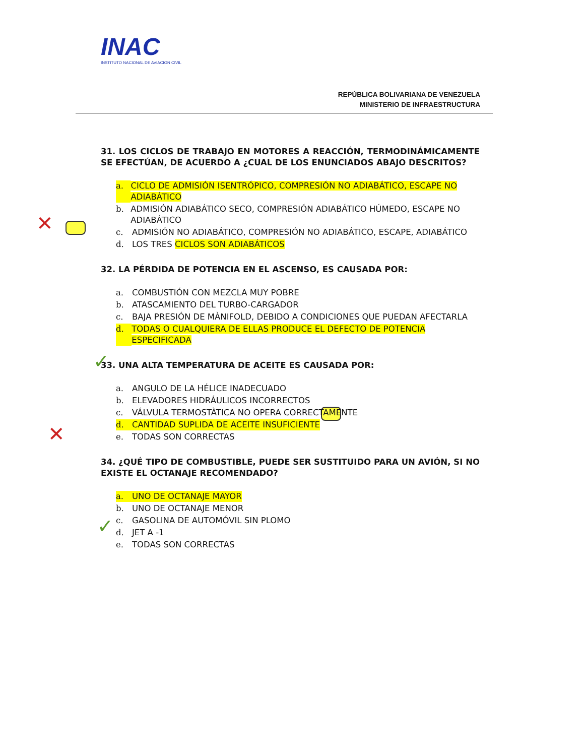INAC
INSTITUTO NACIONAL DE AVIACION CIVIL
REPÚBLICA BOLIVARIANA DE VENEZUELA
MINISTERIO DE INFRAESTRUCTURA
✕
✓
✕
✓
31. LOS CICLOS DE TRABAJO EN MOTORES A REACCIÓN, TERMODINÁMICAMENTE SE EFECTÚAN, DE ACUERDO A ¿CUAL DE LOS ENUNCIADOS ABAJO DESCRITOS?
a. CICLO DE ADMISIÓN ISENTRÓPICO, COMPRESIÓN NO ADIABÁTICO, ESCAPE NO ADIABÁTICO
b. ADMISIÓN ADIABÁTICO SECO, COMPRESIÓN ADIABÁTICO HÚMEDO, ESCAPE NO ADIABÁTICO
c. ADMISIÓN NO ADIABÁTICO, COMPRESIÓN NO ADIABÁTICO, ESCAPE, ADIABÁTICO
d. LOS TRES CICLOS SON ADIABÁTICOS
32. LA PÉRDIDA DE POTENCIA EN EL ASCENSO, ES CAUSADA POR:
a. COMBUSTIÓN CON MEZCLA MUY POBRE
b. ATASCAMIENTO DEL TURBO-CARGADOR
c. BAJA PRESIÓN DE MÀNIFOLD, DEBIDO A CONDICIONES QUE PUEDAN AFECTARLA
d. TODAS O CUALQUIERA DE ELLAS PRODUCE EL DEFECTO DE POTENCIA ESPECIFICADA
33. UNA ALTA TEMPERATURA DE ACEITE ES CAUSADA POR:
a. ANGULO DE LA HÉLICE INADECUADO
b. ELEVADORES HIDRÁULICOS INCORRECTOS
c. VÁLVULA TERMOSTÀTICA NO OPERA CORRECTAMENTE
d. CANTIDAD SUPLIDA DE ACEITE INSUFICIENTE
e. TODAS SON CORRECTAS
34. ¿QUÉ TIPO DE COMBUSTIBLE, PUEDE SER SUSTITUIDO PARA UN AVIÓN, SI NO EXISTE EL OCTANAJE RECOMENDADO?
a. UNO DE OCTANAJE MAYOR
b. UNO DE OCTANAJE MENOR
c. GASOLINA DE AUTOMÓVIL SIN PLOMO
d. JET A -1
e. TODAS SON CORRECTAS